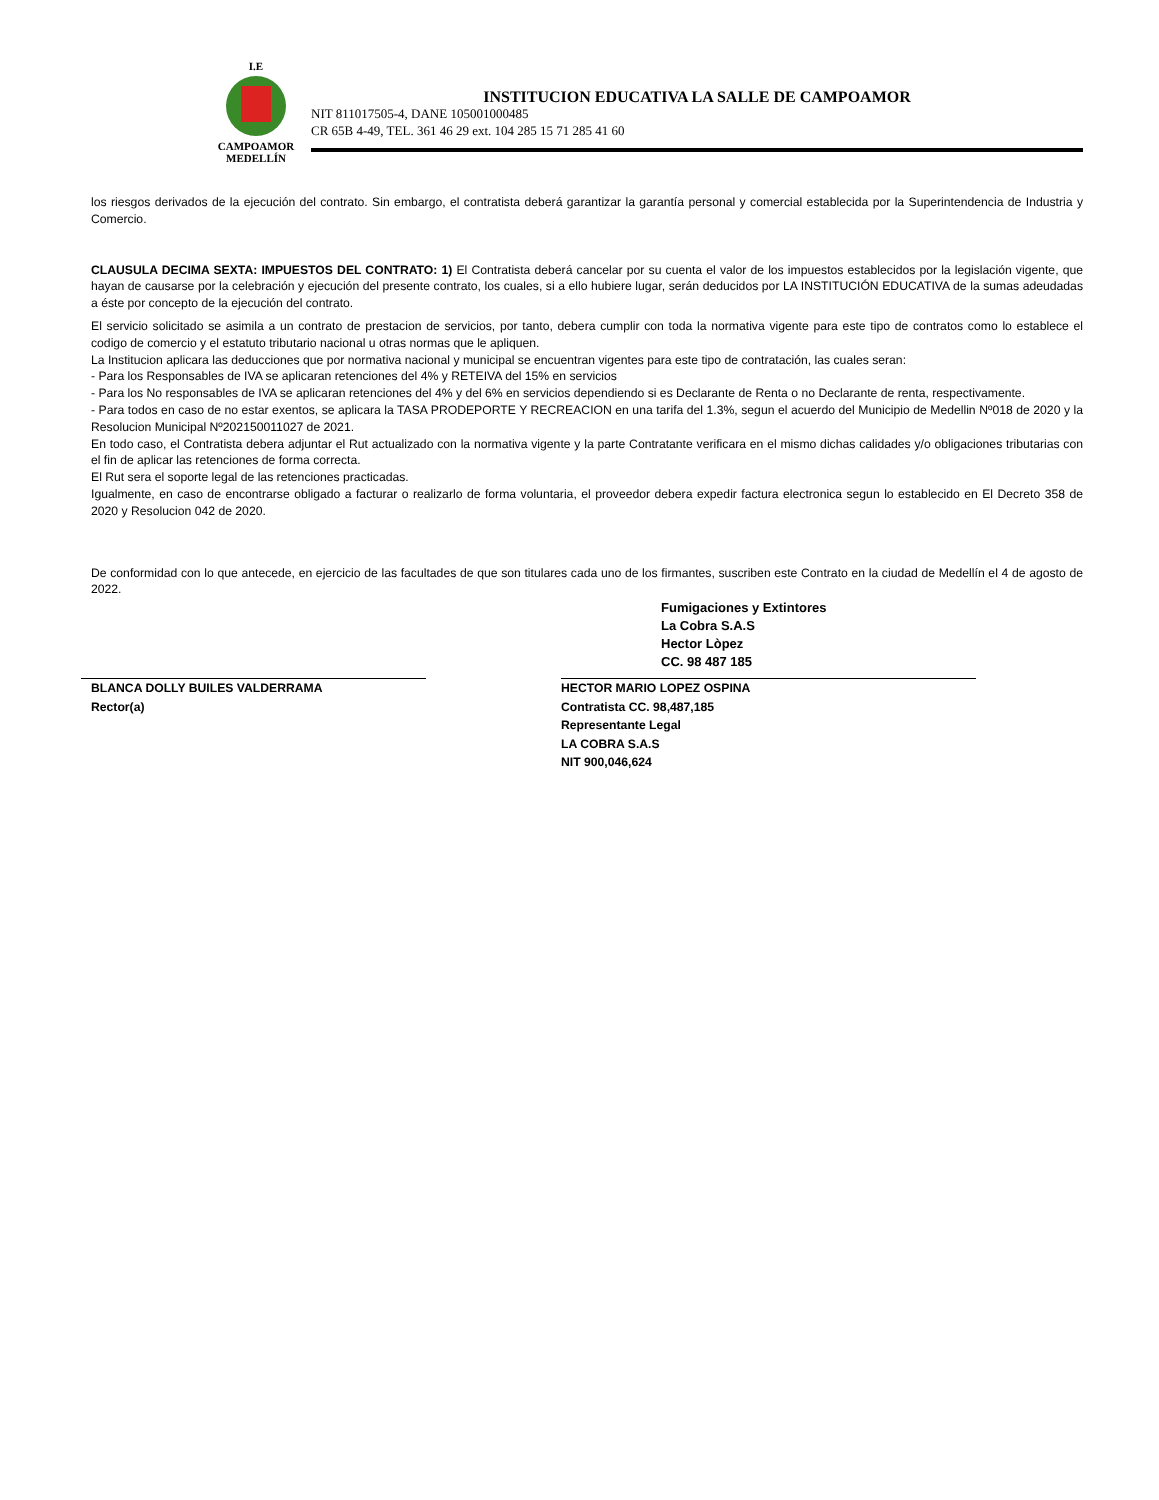I.E
CAMPOAMOR
MEDELLÍN
INSTITUCION EDUCATIVA LA SALLE DE CAMPOAMOR
NIT 811017505-4, DANE 105001000485
CR 65B 4-49, TEL. 361 46 29 ext. 104 285 15 71 285 41 60
los riesgos derivados de la ejecución del contrato. Sin embargo, el contratista deberá garantizar la garantía personal y comercial establecida por la Superintendencia de Industria y Comercio.
CLAUSULA DECIMA SEXTA: IMPUESTOS DEL CONTRATO: 1) El Contratista deberá cancelar por su cuenta el valor de los impuestos establecidos por la legislación vigente, que hayan de causarse por la celebración y ejecución del presente contrato, los cuales, si a ello hubiere lugar, serán deducidos por LA INSTITUCIÓN EDUCATIVA de la sumas adeudadas a éste por concepto de la ejecución del contrato.
El servicio solicitado se asimila a un contrato de prestacion de servicios, por tanto, debera cumplir con toda la normativa vigente para este tipo de contratos como lo establece el codigo de comercio y el estatuto tributario nacional u otras normas que le apliquen.
La Institucion aplicara las deducciones que por normativa nacional y municipal se encuentran vigentes para este tipo de contratación, las cuales seran:
- Para los Responsables de IVA se aplicaran retenciones del 4% y RETEIVA del 15% en servicios
- Para los No responsables de IVA se aplicaran retenciones del 4% y del 6% en servicios dependiendo si es Declarante de Renta o no Declarante de renta, respectivamente.
- Para todos en caso de no estar exentos, se aplicara la TASA PRODEPORTE Y RECREACION en una tarifa del 1.3%, segun el acuerdo del Municipio de Medellin Nº018 de 2020 y la Resolucion Municipal Nº202150011027 de 2021.
En todo caso, el Contratista debera adjuntar el Rut actualizado con la normativa vigente y la parte Contratante verificara en el mismo dichas calidades y/o obligaciones tributarias con el fin de aplicar las retenciones de forma correcta.
El Rut sera el soporte legal de las retenciones practicadas.
Igualmente, en caso de encontrarse obligado a facturar o realizarlo de forma voluntaria, el proveedor debera expedir factura electronica segun lo establecido en El Decreto 358 de 2020 y Resolucion 042 de 2020.
De conformidad con lo que antecede, en ejercicio de las facultades de que son titulares cada uno de los firmantes, suscriben este Contrato en la ciudad de Medellín el 4 de agosto de 2022.
BLANCA DOLLY BUILES VALDERRAMA
Rector(a)
Fumigaciones y Extintores
La Cobra S.A.S
Hector Lòpez
CC. 98 487 185
HECTOR MARIO LOPEZ OSPINA
Contratista CC. 98,487,185
Representante Legal
LA COBRA S.A.S
NIT 900,046,624